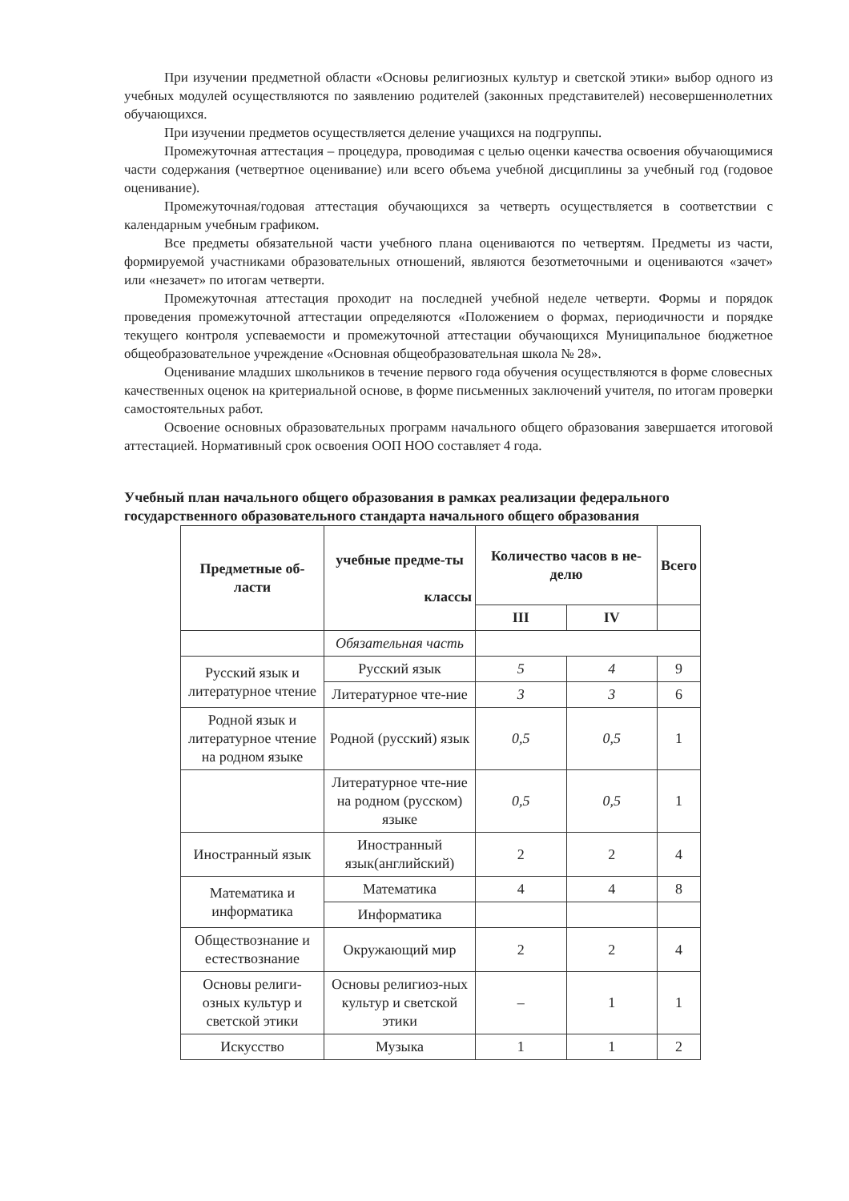При изучении предметной области «Основы религиозных культур и светской этики» выбор одного из учебных модулей осуществляются по заявлению родителей (законных представителей) несовершеннолетних обучающихся.
При изучении предметов осуществляется деление учащихся на подгруппы.
Промежуточная аттестация – процедура, проводимая с целью оценки качества освоения обучающимися части содержания (четвертное оценивание) или всего объема учебной дисциплины за учебный год (годовое оценивание).
Промежуточная/годовая аттестация обучающихся за четверть осуществляется в соответствии с календарным учебным графиком.
Все предметы обязательной части учебного плана оцениваются по четвертям. Предметы из части, формируемой участниками образовательных отношений, являются безотметочными и оцениваются «зачет» или «незачет» по итогам четверти.
Промежуточная аттестация проходит на последней учебной неделе четверти. Формы и порядок проведения промежуточной аттестации определяются «Положением о формах, периодичности и порядке текущего контроля успеваемости и промежуточной аттестации обучающихся Муниципальное бюджетное общеобразовательное учреждение «Основная общеобразовательная школа № 28».
Оценивание младших школьников в течение первого года обучения осуществляются в форме словесных качественных оценок на критериальной основе, в форме письменных заключений учителя, по итогам проверки самостоятельных работ.
Освоение основных образовательных программ начального общего образования завершается итоговой аттестацией. Нормативный срок освоения ООП НОО составляет 4 года.
Учебный план начального общего образования в рамках реализации федерального государственного образовательного стандарта начального общего образования
| Предметные об-ласти | учебные предме-ты классы | Количество часов в не-делю | | Всего |
| --- | --- | --- | --- | --- |
| | | III | IV | |
| | Обязательная часть | | | |
| Русский язык и литературное чтение | Русский язык | 5 | 4 | 9 |
| | Литературное чте-ние | 3 | 3 | 6 |
| Родной язык и литературное чтение на родном языке | Родной (русский) язык | 0,5 | 0,5 | 1 |
| | Литературное чте-ние на родном (русском) языке | 0,5 | 0,5 | 1 |
| Иностранный язык | Иностранный язык(английский) | 2 | 2 | 4 |
| Математика и информатика | Математика | 4 | 4 | 8 |
| | Информатика | | | |
| Обществознание и естествознание | Окружающий мир | 2 | 2 | 4 |
| Основы религи-озных культур и светской этики | Основы религиоз-ных культур и светской этики | – | 1 | 1 |
| Искусство | Музыка | 1 | 1 | 2 |